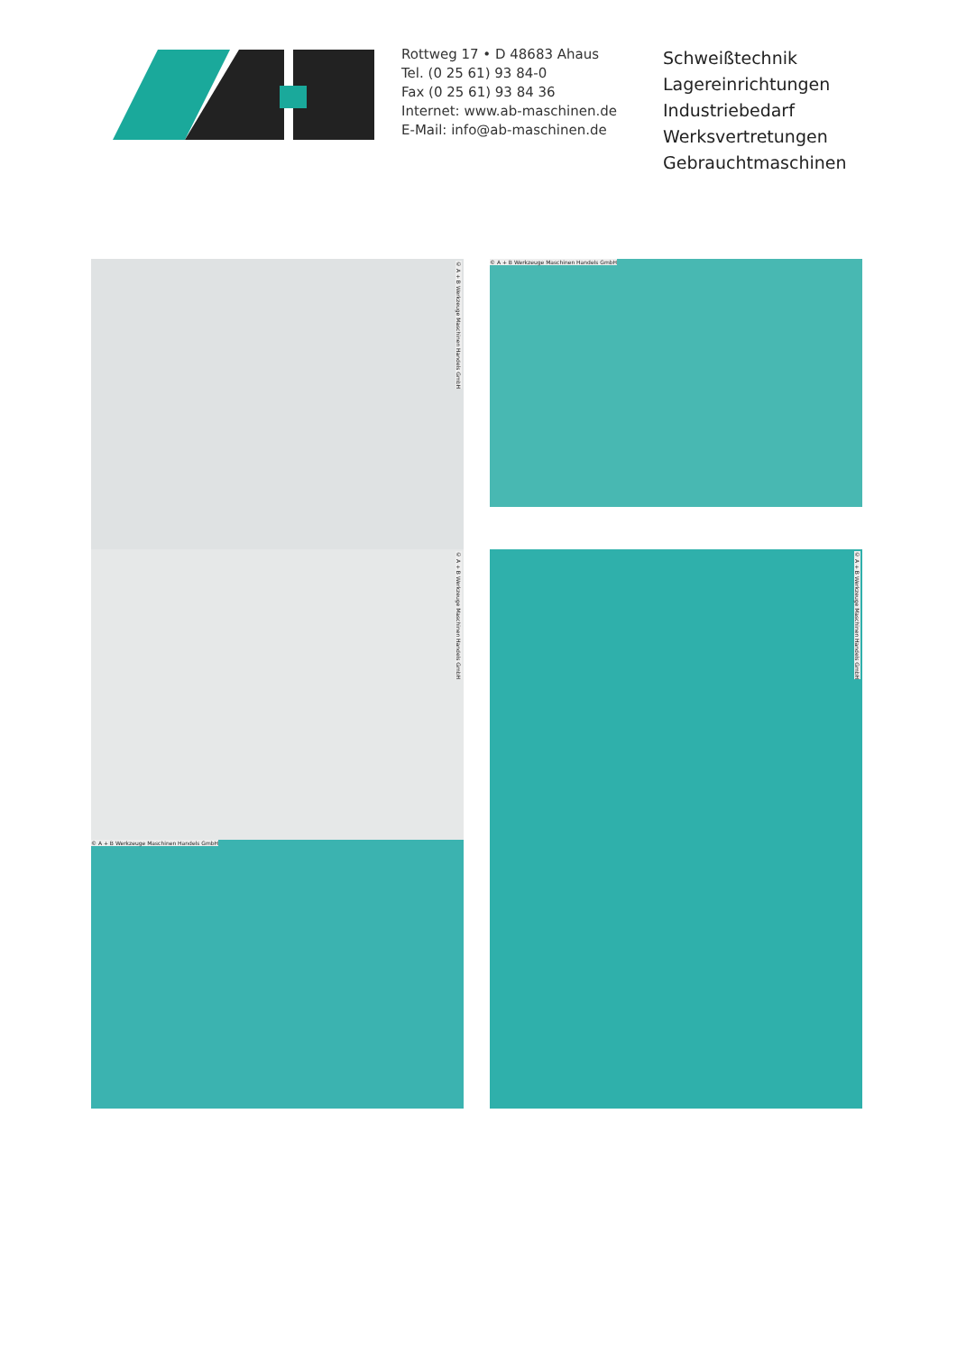Rottweg 17 • D 48683 Ahaus
Tel. (0 25 61) 93 84-0
Fax (0 25 61) 93 84 36
Internet: www.ab-maschinen.de
E-Mail: info@ab-maschinen.de
Schweißtechnik
Lagereinrichtungen
Industriebedarf
Werksvertretungen
Gebrauchtmaschinen
© A + B Werkzeuge Maschinen Handels GmbH
© A + B Werkzeuge Maschinen Handels GmbH
© A + B Werkzeuge Maschinen Handels GmbH
© A + B Werkzeuge Maschinen Handels GmbH
© A + B Werkzeuge Maschinen Handels GmbH